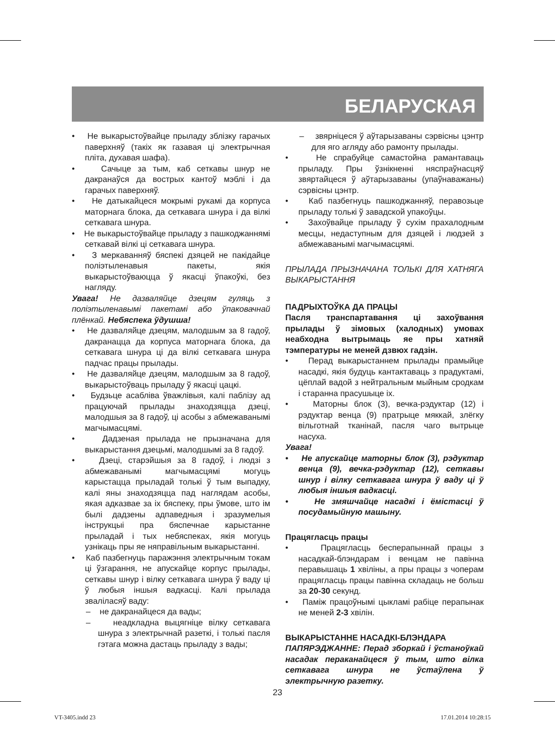БЕЛАРУСКАЯ
• Не выкарыстоўвайце прыладу зблізку гарачых паверхняў (такіх як газавая ці электрычная пліта, духавая шафа).
• Сачыце за тым, каб сеткавы шнур не дакранаўся да вострых кантоў мэблі і да гарачых паверхняў.
• Не датыкайцеся мокрымі рукамі да корпуса маторнага блока, да сеткавага шнура і да вілкі сеткавага шнура.
• Не выкарыстоўвайце прыладу з пашкоджаннямі сеткавай вілкі ці сеткавага шнура.
• З меркаванняў бяспекі дзяцей не пакідайце поліэтыленавыя пакеты, якія выкарыстоўваюцца ў якасці ўпакоўкі, без нагляду.
Увага! Не дазваляйце дзецям гуляць з поліэтыленавымі пакетамі або ўпаковачнай плёнкай. Небяспека ўдушша!
• Не дазваляйце дзецям, малодшым за 8 гадоў, дакранацца да корпуса маторнага блока, да сеткавага шнура ці да вілкі сеткавага шнура падчас працы прылады.
• Не дазваляйце дзецям, малодшым за 8 гадоў, выкарыстоўваць прыладу ў якасці цацкі.
• Будзьце асабліва ўважлівыя, калі паблізу ад працуючай прылады знаходзяцца дзеці, малодшыя за 8 гадоў, ці асобы з абмежаванымі магчымасцямі.
• Дадзеная прылада не прызначана для выкарыстання дзецьмі, малодшымі за 8 гадоў.
• Дзеці, старэйшыя за 8 гадоў, і людзі з абмежаванымі магчымасцямі могуць карыстацца прыладай толькі ў тым выпадку, калі яны знаходзяцца пад наглядам асобы, якая адказвае за іх бяспеку, пры ўмове, што ім былі дадзены адпаведныя і зразумелыя інструкцыі пра бяспечнае карыстанне прыладай і тых небяспеках, якія могуць узнікаць пры яе няправільным выкарыстанні.
• Каб пазбегнуць паражэння электрычным токам ці ўзгарання, не апускайце корпус прылады, сеткавы шнур і вілку сеткавага шнура ў ваду ці ў любыя іншыя вадкасці. Калі прылада зваліласяў ваду:
– не дакранайцеся да вады;
– неадкладна выцягніце вілку сеткавага шнура з электрычнай разеткі, і толькі пасля гэтага можна дастаць прыладу з вады;
– звярніцеся ў аўтарызаваны сэрвісны цэнтр для яго агляду або рамонту прылады.
• Не спрабуйце самастойна рамантаваць прыладу. Пры ўзнікненні няспраўнасцяў звяртайцеся ў аўтарызаваны (упаўнаважаны) сэрвісны цэнтр.
• Каб пазбегнуць пашкоджанняў, перавозьце прыладу толькі ў завадской упакоўцы.
• Захоўвайце прыладу ў сухім прахалодным месцы, недаступным для дзяцей і людзей з абмежаванымі магчымасцямі.
ПРЫЛАДА ПРЫЗНАЧАНА ТОЛЬКІ ДЛЯ ХАТНЯГА ВЫКАРЫСТАННЯ
ПАДРЫХТОЎКА ДА ПРАЦЫ
Пасля транспартавання ці захоўвання прылады ў зімовых (халодных) умовах неабходна вытрымаць яе пры хатняй тэмпературы не меней дзвюх гадзін.
• Перад выкарыстаннем прылады прамыйце насадкі, якія будуць кантактаваць з прадуктамі, цёплай вадой з нейтральным мыйным сродкам і старанна прасушыце іх.
• Маторны блок (3), вечка-рэдуктар (12) і рэдуктар венца (9) пратрыце мяккай, злёгку вільготнай тканінай, пасля чаго вытрыце насуха.
Увага!
• Не апускайце маторны блок (3), рэдуктар венца (9), вечка-рэдуктар (12), сеткавы шнур і вілку сеткавага шнура ў ваду ці ў любыя іншыя вадкасці.
• Не змяшчайце насадкі і ёмістасці ў посудамыйную машыну.
Працягласць працы
• Працягласць бесперапыннай працы з насадкай-блэндарам і венцам не павінна перавышаць 1 хвіліны, а пры працы з чоперам працягласць працы павінна складаць не больш за 20-30 секунд.
• Паміж працоўнымі цыкламі рабіце перапынак не меней 2-3 хвілін.
ВЫКАРЫСТАННЕ НАСАДКІ-БЛЭНДАРА
ПАПЯРЭДЖАННЕ: Перад зборкай і ўстаноўкай насадак пераканайцеся ў тым, што вілка сеткавага шнура не ўстаўлена ў электрычную разетку.
23
VT-3405.indd 23 17.01.2014 10:28:15